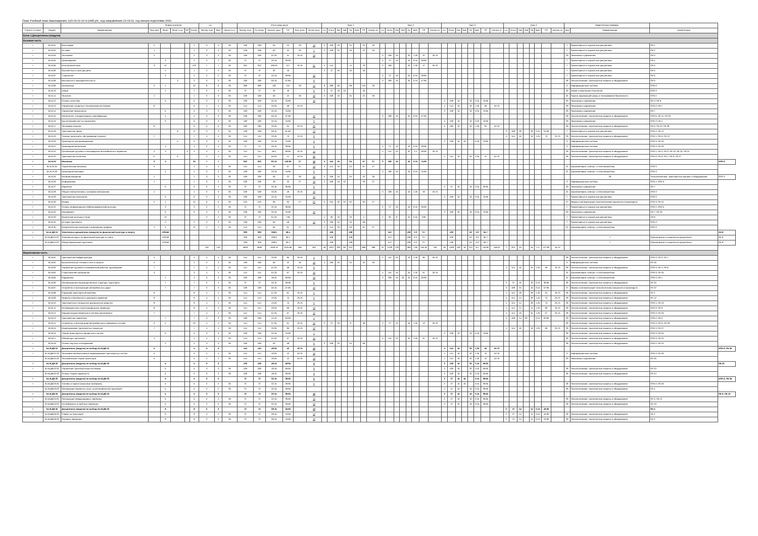План Учебный план бакалавриата 'o23.03.01-16-4-2445.plx', код направления 23.03.01, год начала подготовки 2016
| - | - | - | Форма контроля | | | | | з.е. | | - | Итого акад.часов | | | | | | Курс 1 | | | | | | | | Курс 2 | | | | | | | | Курс 3 | | | | | | | | Курс 4 | | | | | | | | Закрепленная кафедра | | - | |
| --- | --- | --- | --- | --- | --- | --- | --- | --- | --- | --- | --- | --- | --- | --- | --- | --- | --- | --- | --- | --- | --- | --- | --- | --- | --- | --- | --- | --- | --- | --- | --- | --- | --- | --- | --- | --- | --- | --- | --- | --- | --- | --- | --- | --- | --- | --- | --- | --- | --- | --- | --- | --- |
| Считать в плане | Индекс | Наименование | Экза мен | Зачет | Зачет с оц. | КР | Контр. | Экспер тное | Факт | Часов в з.е. | Экспер тное | По плану | Контакт часы | СР | Конт роль | Интер часы | з.е. | Итого | Лек | Лаб | Пр | КрАт | СР | Контро ль | з.е. | Итого | Лек | Лаб | Пр | КрАт | СР | Контро ль | з.е. | Итого | Лек | Лаб | Пр | КрАт | СР | Контро ль | з.е. | Итого | Лек | Лаб | Пр | КрАт | СР | Контро ль | Код | Наименование | Компетенции | |
| Блок 1.Дисциплины (модули) | | | | | | | | | | | | | | | | | | | | | | | | | | | | | | | | | | | | | | | | | | | | | | | | | | | | |
| Базовая часть | | | | | | | | | | | | | | | | | | | | | | | | | | | | | | | | | | | | | | | | | | | | | | | | | | | | |
| + | Б1.Б.01 | Философия | 2 | | | | 2 | 3 | 3 | 36 | 108 | 108 | 50 | 22 | 36 | 10 | 3 | 108 | 16 | | 34 | | 22 | 36 | | | | | | | | | | | | | | | | | | | | | | | | | 7 | Гуманитарные и социальные дисциплины | ОК-1 | |
| + | Б1.Б.02 | История | 1 | | | | 1 | 3 | 3 | 36 | 108 | 108 | 50 | 22 | 36 | 7 | 3 | 108 | 34 | | 16 | | 22 | 36 | | | | | | | | | | | | | | | | | | | | | | | | | 7 | Гуманитарные и социальные дисциплины | ОК-2 | |
| + | Б1.Б.03 | Экономика | 4 | | | | 4 | 3 | 3 | 36 | 108 | 108 | 51.25 | 31 | 25.75 | 16 | | | | | | | | | 3 | 108 | 16 | | 34 | 1.25 | 31 | 25.75 | | | | | | | | | | | | | | | | | 29 | Экономика и управление | ОК-3 | |
| + | Б1.Б.04 | Правоведение | | 3 | | | 3 | 2 | 2 | 36 | 72 | 72 | 32.15 | 39.85 | | . | | | | | | | | | 2 | 72 | 16 | | 16 | 0.15 | 39.85 | | | | | | | | | | | | | | | | | | 7 | Гуманитарные и социальные дисциплины | ОК-4 | |
| + | Б1.Б.05 | Иностранный язык | 3 | 12 | | | 123 | 7 | 7 | 36 | 252 | 252 | 109.25 | 117 | 25.75 | 21 | 4 | 144 | | | 74 | | 70 | | 3 | 108 | | | 34 | 1.25 | 47 | 25.75 | | | | | | | | | | | | | | | | | 7 | Гуманитарные и социальные дисциплины | ОК-5 | |
| + | Б1.Б.06 | Русский язык и культура речи | | 1 | | | 1 | 2 | 2 | 36 | 72 | 72 | 32 | 40 | | . | 2 | 72 | 16 | | 16 | | 40 | | | | | | | | | | | | | | | | | | | | | | | | | | 7 | Гуманитарные и социальные дисциплины | ОК-5 | |
| + | Б1.Б.07 | Социология | | 3 | | | 3 | 2 | 2 | 36 | 72 | 72 | 32.15 | 39.85 | | 10 | | | | | | | | | 2 | 72 | 16 | | 16 | 0.15 | 39.85 | | | | | | | | | | | | | | | | | | 7 | Гуманитарные и социальные дисциплины | ОК-6 | |
| + | Б1.Б.08 | Безопасность жизнедеятельности | | | 3 | | 3 | 3 | 3 | 36 | 108 | 108 | 50.15 | 57.85 | | 8 | | | | | | | | | 3 | 108 | 16 | | 34 | 0.15 | 57.85 | | | | | | | | | | | | | | | | | | 28 | Технологические, транспортные машины и оборудование | ОК-9 | |
| + | Б1.Б.09 | Математика | 2 | 1 | | | 12 | 8 | 8 | 36 | 288 | 288 | 118 | 134 | 36 | 14 | 8 | 288 | 50 | | 68 | | 134 | 36 | | | | | | | | | | | | | | | | | | | | | | | | | 3 | Информационные системы | ОПК-3 | |
| + | Б1.Б.10 | Химия | | 1 | | | 1 | 2 | 2 | 36 | 72 | 72 | 32 | 40 | | 6 | 2 | 72 | 16 | 16 | | | 40 | | | | | | | | | | | | | | | | | | | | | | | | | | 26 | Химия и химическая технология | ОПК-3 | |
| + | Б1.Б.11 | Экология | 1 | | | | 1 | 3 | 3 | 36 | 108 | 108 | 50 | 22 | 36 | 10 | 3 | 108 | 16 | | 34 | | 22 | 36 | | | | | | | | | | | | | | | | | | | | | | | | | 25 | Охрана окружающей среды и техносферная безопасность | ОПК-4 | |
| + | Б1.Б.12 | Основы логистики | | 5 | | | 5 | 3 | 3 | 36 | 108 | 108 | 32.15 | 75.85 | | 10 | | | | | | | | | | | | | | | | | 3 | 108 | 16 | | 16 | 0.15 | 75.85 | | | | | | | | | | 29 | Экономика и управление | ОК-3; ПК-8 | |
| + | Б1.Б.13 | Управление социально-техническими системами | 6 | | | | 6 | 4 | 4 | 36 | 144 | 144 | 33.25 | 58 | 52.75 | . | | | | | | | | | | | | | | | | | 4 | 144 | 16 | | 16 | 1.25 | 58 | 52.75 | | | | | | | | | 29 | Экономика и управление | ОПК-2; ПК-1 | |
| + | Б1.Б.14 | Управление персоналом | | 5 | | | 5 | 3 | 3 | 36 | 108 | 108 | 32.15 | 75.85 | | . | | | | | | | | | | | | | | | | | 3 | 108 | 16 | | 16 | 0.15 | 75.85 | | | | | | | | | | 29 | Экономика и управление | ОК-7 | |
| + | Б1.Б.15 | Метрология, стандартизация и сертификация | | 4 | | | 4 | 3 | 3 | 36 | 108 | 108 | 50.15 | 57.85 | | 10 | | | | | | | | | 3 | 108 | 16 | | 34 | 0.15 | 57.85 | | | | | | | | | | | | | | | | | | 28 | Технологические, транспортные машины и оборудование | ОПК-5; ПК-11; ПК-25 | |
| + | Б1.Б.16 | Бухгалтерский учет на транспорте | | 6 | | | 6 | 3 | 3 | 36 | 108 | 108 | 32.15 | 75.85 | | 9 | | | | | | | | | | | | | | | | | 3 | 108 | 16 | | 16 | 0.15 | 75.85 | | | | | | | | | | 29 | Экономика и управление | ОПК-3; ПК-4 | |
| + | Б1.Б.17 | Экономика отрасли | 6 | | | | 6 | 5 | 5 | 36 | 180 | 180 | 33.25 | 94 | 52.75 | 26 | | | | | | | | | | | | | | | | | 5 | 180 | 16 | | 16 | 1.25 | 94 | 52.75 | | | | | | | | | 28 | Технологические, транспортные машины и оборудование | ОК-3; ПК-22; ПК-28 | |
| + | Б1.Б.18 | Транспортное право | | | 8 | | 8 | 3 | 3 | 36 | 108 | 108 | 56.15 | 51.85 | | 13 | | | | | | | | | | | | | | | | | | | | | | | | | 3 | 108 | 28 | | 28 | 0.15 | 51.85 | | 7 | Гуманитарные и социальные дисциплины | ОПК-4; ПК-12 | |
| + | Б1.Б.19 | Техника транспорта, обслуживание и ремонт | 7 | | | | 7 | 4 | 4 | 36 | 144 | 144 | 33.25 | 76 | 34.75 | 8 | | | | | | | | | | | | | | | | | | | | | | | | | 4 | 144 | 16 | | 16 | 1.25 | 76 | 34.75 | 28 | Технологические, транспортные машины и оборудование | ОПК-1; ПК-5; ПК-13 | |
| + | Б1.Б.20 | Прикладное программирование | | | 5 | | 5 | 3 | 3 | 36 | 108 | 108 | 32.15 | 75.85 | | 6 | | | | | | | | | | | | | | | | | 3 | 108 | 16 | 16 | | 0.15 | 75.85 | | | | | | | | | | 3 | Информационные системы | ОПК-3; ПК-26 | |
| + | Б1.Б.21 | Прикладная математика | | 3 | | | 3 | 2 | 2 | 36 | 72 | 72 | 32.15 | 39.85 | | 8 | | | | | | | | | 2 | 72 | 16 | | 16 | 0.15 | 39.85 | | | | | | | | | | | | | | | | | | 3 | Информационные системы | ОПК-3; ПК-26 | |
| + | Б1.Б.22 | Организация грузовых и пассажирских автомобильных перевозок | 4 | 3 | | 4 | 3 | 4 | 4 | 36 | 144 | 144 | 58.4 | 59.85 | 25.75 | 14 | | | | | | | | | 4 | 144 | 24 | | 32 | 2.4 | 59.85 | 25.75 | | | | | | | | | | | | | | | | | 28 | Технологические, транспортные машины и оборудование | ОПК-1; ПК-2; ПК-3; ПК-10; ПК-23; ПК-24 | |
| + | Б1.Б.23 | Транспортная логистика | 5 | | 5 | | | 4 | 4 | 36 | 144 | 144 | 50.25 | 41 | 52.75 | 36 | | | | | | | | | | | | | | | | | 4 | 144 | 16 | | 32 | 2.25 | 41 | 52.75 | | | | | | | | | 28 | Технологические, транспортные машины и оборудование | ОПК-3; ПК-6; ПК-7; ПК-9; ПК-27 | |
| + | Б1.Б.24 | Механика: | 2 | 4 | | | 24 | 7 | 7 | | 252 | 252 | 82.15 | 142.85 | 27 | 16 | 4 | 144 | 16 | | 34 | | 67 | 27 | 3 | 108 | 16 | | 16 | 0.15 | 75.85 | | | | | | | | | | | | | | | | | | | | | ОПК-3 |
| + | Б1.Б.24.01 | Теоретическая механика | 2 | | | | 2 | 4 | 4 | 36 | 144 | 144 | 50 | 67 | 27 | 10 | 4 | 144 | 16 | | 34 | | 67 | 27 | | | | | | | | | | | | | | | | | | | | | | | | | 24 | Агроинженерия, электро- и теплоэнергетика | ОПК-3 | |
| + | Б1.Б.24.02 | Прикладная механика | | 4 | | | 4 | 3 | 3 | 36 | 108 | 108 | 32.15 | 75.85 | | 6 | | | | | | | | | 3 | 108 | 16 | | 16 | 0.15 | 75.85 | | | | | | | | | | | | | | | | | | 24 | Агроинженерия, электро- и теплоэнергетика | ОПК-3 | |
| + | Б1.Б.25 | Материаловедение | 1 | | | | 1 | 3 | 3 | 36 | 108 | 108 | 50 | 22 | 36 | 10 | 3 | 108 | 16 | | 34 | | 22 | 36 | | | | | | | | | | | | | | | | | | | | | | | | | | 28 | Технологические, транспортные машины и оборудование | ОПК-3 |
| + | Б1.Б.26 | Информатика | 1 | | | | 1 | 3 | 3 | 36 | 108 | 108 | 48 | 33 | 27 | 10 | 3 | 108 | 16 | 32 | | | 33 | 27 | | | | | | | | | | | | | | | | | | | | | | | | | 3 | Информационные системы | ОПК-1; ОПК-5 | |
| + | Б1.Б.27 | Маркетинг | | 6 | | | 6 | 2 | 2 | 36 | 72 | 72 | 32.15 | 39.85 | | 6 | | | | | | | | | | | | | | | | | 2 | 72 | 16 | | 16 | 0.15 | 39.85 | | | | | | | | | | 29 | Экономика и управление | ОК-7 | |
| + | Б1.Б.28 | Общая электротехника с основами электроники | 4 | | | | 4 | 3 | 3 | 36 | 108 | 108 | 33.25 | 49 | 25.75 | 10 | | | | | | | | | 3 | 108 | 16 | | 16 | 1.25 | 49 | 25.75 | | | | | | | | | | | | | | | | | 24 | Агроинженерия, электро- и теплоэнергетика | ОПК-3 | |
| + | Б1.Б.29 | Транспортная психология | | 6 | | | 6 | 3 | 3 | 36 | 108 | 108 | 32.15 | 75.85 | | 14 | | | | | | | | | | | | | | | | | 3 | 108 | 16 | | 16 | 0.15 | 75.85 | | | | | | | | | | 7 | Гуманитарные и социальные дисциплины | ОПК-3 | |
| + | Б1.Б.30 | Физика | 2 | 1 | | | 12 | 6 | 6 | 36 | 216 | 216 | 96 | 93 | 27 | 22 | 6 | 216 | 32 | 32 | 32 | | 93 | 27 | | | | | | | | | | | | | | | | | | | | | | | | | 27 | Физика и автоматизация технологических процессов и производств | ОПК-3; ПК-24 | |
| + | Б1.Б.31 | Основы информационно-библиографической культуры | | 3 | | | 3 | 2 | 2 | 36 | 72 | 72 | 32.15 | 39.85 | | . | | | | | | | | | 2 | 72 | 16 | | 16 | 0.15 | 39.85 | | | | | | | | | | | | | | | | | | 7 | Гуманитарные и социальные дисциплины | ОПК-1; ОПК-5 | |
| + | Б1.Б.32 | Менеджмент | | 6 | | | 6 | 3 | 3 | 36 | 108 | 108 | 32.15 | 75.85 | | 10 | | | | | | | | | | | | | | | | | 3 | 108 | 16 | | 16 | 0.15 | 75.85 | | | | | | | | | | 29 | Экономика и управление | ОК-7; ПК-25 | |
| + | Б1.Б.33 | Физическая культура и спорт | | 13 | | | | 2 | 2 | 36 | 72 | 72 | 64.15 | 7.85 | | . | 1 | 36 | 16 | | 16 | | 4 | | 1 | 36 | 8 | | 24 | 0.15 | 3.85 | | | | | | | | | | | | | | | | | | 7 | Гуманитарные и социальные дисциплины | ОК-8 | |
| + | Б1.Б.34 | История транспорта | | 2 | | | 2 | 3 | 3 | 36 | 108 | 108 | 50 | 58 | | 12 | 3 | 108 | 34 | | 16 | | 58 | | | | | | | | | | | | | | | | | | | | | | | | | | 7 | Гуманитарные и социальные дисциплины | ОПК-3 | |
| + | Б1.Б.35 | Начертательная геометрия и инженерная графика | 1 | 2 | | | 12 | 4 | 4 | 36 | 144 | 144 | 56 | 61 | 27 | . | 4 | 144 | 16 | | 40 | | 61 | 27 | | | | | | | | | | | | | | | | | | | | | | | | | 24 | Агроинженерия, электро- и теплоэнергетика | ОПК-3 | |
| + | Б1.Б.ДВ.01 | Элективные дисциплины (модули) по физической культуре и спорту | | 123456 | | | | | | | 328 | 328 | 268.6 | 59.4 | | . | | 108 | | | 108 | | | | | 112 | | | 108 | 0.3 | 3.7 | | | 108 | | | 52 | 0.3 | 55.7 | | | | | | | | | | | | | ОК-8 |
| + | Б1.Б.ДВ.01.01 | Элективные курсы по физической культуре и спорту | | 123456 | | | | | | | 328 | 328 | 268.6 | 59.4 | | . | | 108 | | | 108 | | | | | 112 | | | 108 | 0.3 | 3.7 | | | 108 | | | 52 | 0.3 | 55.7 | | | | | | | | | | | 7 | Гуманитарные и социальные дисциплины | ОК-8 |
| - | Б1.Б.ДВ.01.02 | Общая физическая подготовка | | 123456 | | | | | | | 328 | 328 | 268.6 | 59.4 | | . | | 108 | | | 108 | | | | | 112 | | | 108 | 0.3 | 3.7 | | | 108 | | | 52 | 0.3 | 55.7 | | | | | | | | | | | 7 | Гуманитарные и социальные дисциплины | ОК-8 |
| | | | | | | | | 120 | 120 | | 4648 | 4648 | 1959.15 | 2104.85 | 584 | 352 | 49 | 1872 | 294 | 80 | 522 | | 688 | 288 | 31 | 1228 | 176 | | 396 | 7.65 | 545.35 | 103 | 33 | 1296 | 160 | 16 | 212 | 6.1 | 743.65 | 158.25 | 7 | 252 | 44 | | 44 | 1.4 | 127.85 | 34.75 | | | | |
| Вариативная часть | | | | | | | | | | | | | | | | | | | | | | | | | | | | | | | | | | | | | | | | | | | | | | | | | | | | |
| + | Б1.В.01 | Транспортная инфраструктура | 4 | | | | 4 | 4 | 4 | 36 | 144 | 144 | 33.25 | 85 | 25.75 | 4 | | | | | | | | | 4 | 144 | 16 | | 16 | 1.25 | 85 | 25.75 | | | | | | | | | | | | | | | | | 28 | Технологические, транспортные машины и оборудование | ОПК-3; ПК-2; ПК-7 | |
| + | Б1.В.02 | Вычислительная техника и сети в отрасли | 2 | | | | 2 | 3 | 3 | 36 | 108 | 108 | 50 | 22 | 36 | 10 | 3 | 108 | 16 | | 34 | | 22 | 36 | | | | | | | | | | | | | | | | | | | | | | | | | 3 | Информационные системы | ПК-26 | |
| + | Б1.В.03 | Управление грузовой и коммерческой работой, грузоведение | 7 | | | | 7 | 4 | 4 | 36 | 144 | 144 | 51.25 | 58 | 34.75 | 8 | | | | | | | | | | | | | | | | | | | | | | | | | 4 | 144 | 16 | | 34 | 1.25 | 58 | 34.75 | 28 | Технологические, транспортные машины и оборудование | ОПК-3; ПК-4; ПК-8 | |
| + | Б1.В.04 | Сопротивление материалов | 3 | | | | 3 | 4 | 4 | 36 | 144 | 144 | 51.25 | 67 | 25.75 | 10 | | | | | | | | | 4 | 144 | 16 | | 34 | 1.25 | 67 | 25.75 | | | | | | | | | | | | | | | | | 24 | Агроинженерия, электро- и теплоэнергетика | ОПК-3; ПК-25 | |
| + | Б1.В.05 | Гидравлика | | 4 | | | 4 | 3 | 3 | 36 | 108 | 108 | 48.15 | 59.85 | | 10 | | | | | | | | | 3 | 108 | 16 | 16 | 16 | 0.15 | 59.85 | | | | | | | | | | | | | | | | | | 24 | Агроинженерия, электро- и теплоэнергетика | ОПК-3; ПК-1 | |
| + | Б1.В.06 | Организационно-производственные структуры транспорта | | 7 | | | 7 | 2 | 2 | 36 | 72 | 72 | 32.15 | 39.85 | | 6 | | | | | | | | | | | | | | | | | | | | | | | | | 2 | 72 | 16 | | 16 | 0.15 | 39.85 | | 28 | Технологические, транспортные машины и оборудование | ПК-25 | |
| + | Б1.В.07 | Устройство и эксплуатация автомобильных дорог | | 7 | | | 7 | 3 | 3 | 36 | 108 | 108 | 50.15 | 57.85 | | 10 | | | | | | | | | | | | | | | | | | | | | | | | | 3 | 108 | 34 | | 16 | 0.15 | 57.85 | | 27 | Физика и автоматизация технологических процессов и производств | ПК-22 | |
| + | Б1.В.08 | Городской транспортный комплекс | 8 | | | | 8 | 4 | 4 | 36 | 144 | 144 | 57.25 | 61 | 25.75 | 6 | | | | | | | | | | | | | | | | | | | | | | | | | 4 | 144 | 28 | | 28 | 1.25 | 61 | 25.75 | 28 | Технологические, транспортные машины и оборудование | ПК-2 | |
| + | Б1.В.09 | Правила и безопасность дорожного движения | 8 | | | | 8 | 4 | 4 | 36 | 144 | 144 | 43.25 | 75 | 25.75 | 6 | | | | | | | | | | | | | | | | | | | | | | | | | 4 | 144 | 14 | | 28 | 1.25 | 75 | 25.75 | 28 | Технологические, транспортные машины и оборудование | ПК-12 | |
| + | Б1.В.10 | Транспортные и погрузочно-разгрузочные средства | 8 | | | | 8 | 4 | 4 | 36 | 144 | 144 | 43.25 | 75 | 25.75 | 6 | | | | | | | | | | | | | | | | | | | | | | | | | 4 | 144 | 14 | | 28 | 1.25 | 75 | 25.75 | 28 | Технологические, транспортные машины и оборудование | ОПК-1; ПК-10 | |
| + | Б1.В.11 | Интермодальные и мультимодальные перевозки | 8 | | | | 8 | 4 | 4 | 36 | 144 | 144 | 29.25 | 89 | 25.75 | 10 | | | | | | | | | | | | | | | | | | | | | | | | | 4 | 144 | 14 | | 14 | 1.25 | 89 | 25.75 | 28 | Технологические, транспортные машины и оборудование | ОПК-3; ПК-9 | |
| + | Б1.В.12 | Маршрутизация перевозок и системы мониторинга | 7 | | | | 7 | 4 | 4 | 36 | 144 | 144 | 51.25 | 67 | 25.75 | 12 | | | | | | | | | | | | | | | | | | | | | | | | | 4 | 144 | 16 | | 34 | 1.25 | 67 | 25.75 | 28 | Технологические, транспортные машины и оборудование | ОПК-3; ПК-26 | |
| + | Б1.В.13 | Транспортная энергетика | | 7 | | | 7 | 3 | 3 | 36 | 108 | 108 | 44.15 | 63.85 | | 4 | | | | | | | | | | | | | | | | | | | | | | | | | 3 | 108 | 14 | 30 | | 0.15 | 63.85 | | 28 | Технологические, транспортные машины и оборудование | ОПК-4; ПК-5 | |
| + | Б1.В.14 | Устройство и эксплуатация автомобильного подвижного состава | 3 | 2 | | | 23 | 4 | 4 | 36 | 144 | 144 | 57.25 | 61 | 25.75 | 10 | 2 | 72 | 16 | | 8 | | 48 | | 2 | 72 | 16 | | 16 | 1.25 | 13 | 25.75 | | | | | | | | | | | | | | | | | 28 | Технологические, транспортные машины и оборудование | ОПК-3; ПК-5; ПК-28 | |
| + | Б1.В.15 | Моделирование транспортных процессов | 7 | | | | 7 | 4 | 4 | 36 | 144 | 144 | 33.25 | 85 | 25.75 | 12 | | | | | | | | | | | | | | | | | | | | | | | | | 4 | 144 | 16 | | 16 | 1.25 | 85 | 25.75 | 28 | Технологические, транспортные машины и оборудование | ОПК-3; ПК-27 | |
| + | Б1.В.16 | Теория транспортных процессов и систем | | 6 | | | 6 | 3 | 3 | 36 | 108 | 108 | 32.15 | 75.85 | | 4 | | | | | | | | | | | | | | | | | 3 | 108 | 16 | | 16 | 0.15 | 75.85 | | | | | | | | | | 28 | Технологические, транспортные машины и оборудование | ОПК-3; ПК-25 | |
| + | Б1.В.17 | Общий курс транспорта | 4 | | | | 4 | 4 | 4 | 36 | 144 | 144 | 51.25 | 67 | 25.75 | 10 | | | | | | | | | 4 | 144 | 16 | | 34 | 1.25 | 67 | 25.75 | | | | | | | | | | | | | | | | | 28 | Технологические, транспортные машины и оборудование | ОПК-3; ПК-24 | |
| + | Б1.В.18 | Основы научных исследований | | 2 | | | 2 | 3 | 3 | 36 | 108 | 108 | 50 | 58 | | 8 | 3 | 108 | 16 | | 34 | | 58 | | | | | | | | | | | | | | | | | | | | | | | | | | 28 | Технологические, транспортные машины и оборудование | ОПК-2; ПК-24 | |
| + | Б1.В.ДВ.01 | Дисциплины (модули) по выбору Б1.В.ДВ.01 | 5 | | | | 5 | 4 | 4 | | 144 | 144 | 49.25 | 42 | 52.75 | 10 | | | | | | | | | | | | | | | | | 4 | 144 | 16 | | 32 | 1.25 | 42 | 52.75 | | | | | | | | | | | | ОПК-3; ПК-26 |
| + | Б1.В.ДВ.01.01 | Экономико-математическое моделирование транспортных систем | 5 | | | | 5 | 4 | 4 | 36 | 144 | 144 | 49.25 | 42 | 52.75 | 10 | | | | | | | | | | | | | | | | | 4 | 144 | 16 | | 32 | 1.25 | 42 | 52.75 | | | | | | | | | 3 | Информационные системы | ОПК-3; ПК-26 | |
| - | Б1.В.ДВ.01.02 | Экономическая теория транспорта | 5 | | | | 5 | 4 | 4 | 36 | 144 | 144 | 49.25 | 42 | 52.75 | 10 | | | | | | | | | | | | | | | | | 4 | 144 | 16 | | 32 | 1.25 | 42 | 52.75 | | | | | | | | | 29 | Экономика и управление | ПК-26 | |
| + | Б1.В.ДВ.02 | Дисциплины (модули) по выбору Б1.В.ДВ.02 | | 5 | | | 5 | 3 | 3 | | 108 | 108 | 48.15 | 59.85 | | 8 | | | | | | | | | | | | | | | | | 3 | 108 | 16 | | 32 | 0.15 | 59.85 | | | | | | | | | | | | | ПК-23 |
| + | Б1.В.ДВ.02.01 | Управление транспортными системами | | 5 | | | 5 | 3 | 3 | 36 | 108 | 108 | 48.15 | 59.85 | | 8 | | | | | | | | | | | | | | | | | 3 | 108 | 16 | | 32 | 0.15 | 59.85 | | | | | | | | | | 28 | Технологические, транспортные машины и оборудование | ПК-23 | |
| - | Б1.В.ДВ.02.02 | Основы теории надежности | | 5 | | | 5 | 3 | 3 | 36 | 108 | 108 | 48.15 | 59.85 | | 8 | | | | | | | | | | | | | | | | | 3 | 108 | 16 | | 32 | 0.15 | 59.85 | | | | | | | | | | 28 | Технологические, транспортные машины и оборудование | ПК-24 | |
| + | Б1.В.ДВ.03 | Дисциплины (модули) по выбору Б1.В.ДВ.03 | | 5 | | | 5 | 2 | 2 | | 72 | 72 | 32.15 | 39.85 | | 6 | | | | | | | | | | | | | | | | | 2 | 72 | 16 | 16 | | 0.15 | 39.85 | | | | | | | | | | | | | ОПК-2; ПК-26 |
| + | Б1.В.ДВ.03.01 | Топливо и горюче-смазочные материалы | | 5 | | | 5 | 2 | 2 | 36 | 72 | 72 | 32.15 | 39.85 | | 6 | | | | | | | | | | | | | | | | | 2 | 72 | 16 | 16 | | 0.15 | 39.85 | | | | | | | | | | 28 | Технологические, транспортные машины и оборудование | ОПК-2; ПК-26 | |
| - | Б1.В.ДВ.03.02 | Организация сервисных услуг на автомобильном транспорте | | 5 | | | 5 | 2 | 2 | 36 | 72 | 72 | 32.15 | 39.85 | | . | | | | | | | | | | | | | | | | | 2 | 72 | 16 | | 16 | 0.15 | 39.85 | | | | | | | | | | 28 | Технологические, транспортные машины и оборудование | ПК-4 | |
| + | Б1.В.ДВ.04 | Дисциплины (модули) по выбору Б1.В.ДВ.04 | | 5 | | | 5 | 2 | 2 | | 72 | 72 | 32.15 | 39.85 | | 16 | | | | | | | | | | | | | | | | | 2 | 72 | 16 | | 16 | 0.15 | 39.85 | | | | | | | | | | | | | ПК-3; ПК-13 |
| + | Б1.В.ДВ.04.01 | Организация международных перевозок | | 5 | | | 5 | 2 | 2 | 36 | 72 | 72 | 32.15 | 39.85 | | 16 | | | | | | | | | | | | | | | | | 2 | 72 | 16 | | 16 | 0.15 | 39.85 | | | | | | | | | | 28 | Технологические, транспортные машины и оборудование | ПК-3; ПК-13 | |
| - | Б1.В.ДВ.04.02 | Контейнерные и пакетные перевозки | | 5 | | | 5 | 2 | 2 | 36 | 72 | 72 | 32.15 | 39.85 | | 16 | | | | | | | | | | | | | | | | | 2 | 72 | 16 | | 16 | 0.15 | 39.85 | | | | | | | | | | 28 | Технологические, транспортные машины и оборудование | ПК-10 | |
| + | Б1.В.ДВ.05 | Дисциплины (модули) по выбору Б1.В.ДВ.05 | | 8 | | | 8 | 2 | 2 | | 72 | 72 | 28.15 | 43.85 | | 10 | | | | | | | | | | | | | | | | | | | | | | | | | 2 | 72 | 14 | | 14 | 0.15 | 43.85 | | | | ПК-4 | |
| + | Б1.В.ДВ.05.01 | Сервис на транспорте | | 8 | | | 8 | 2 | 2 | 36 | 72 | 72 | 28.15 | 43.85 | | 10 | | | | | | | | | | | | | | | | | | | | | | | | | 2 | 72 | 14 | | 14 | 0.15 | 43.85 | | 28 | Технологические, транспортные машины и оборудование | ПК-4 | |
| - | Б1.В.ДВ.05.02 | Грузовые перевозки | | 8 | | | 8 | 2 | 2 | 36 | 72 | 72 | 28.15 | 43.85 | | 10 | | | | | | | | | | | | | | | | | | | | | | | | | 2 | 72 | 14 | | 14 | 0.15 | 43.85 | | 28 | Технологические, транспортные машины и оборудование | ПК-2 | |